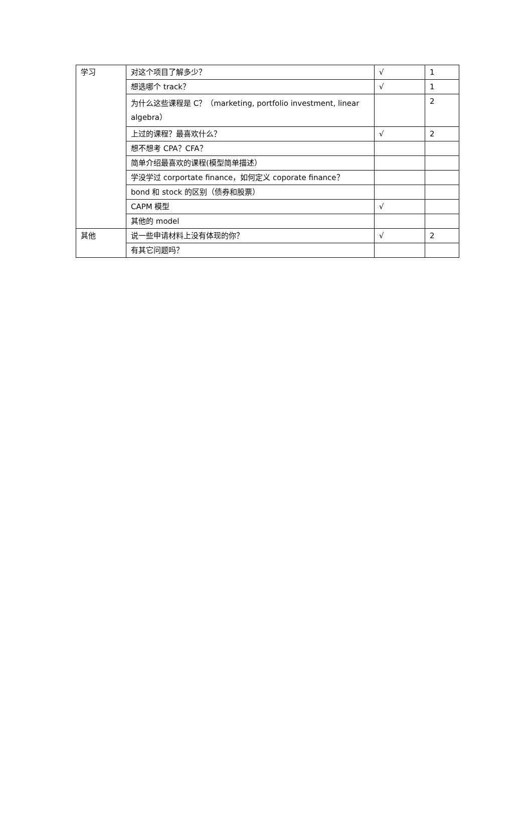| 学习 | 对这个项目了解多少？ | √ | 1 |
| | 想选哪个 track？ | √ | 1 |
| | 为什么这些课程是 C？（marketing, portfolio investment, linear algebra） | | 2 |
| | 上过的课程？最喜欢什么？ | √ | 2 |
| | 想不想考 CPA？CFA？ | | |
| | 简单介绍最喜欢的课程(模型简单描述） | | |
| | 学没学过 corportate finance，如何定义 coporate finance？ | | |
| | bond 和 stock 的区别（债券和股票） | | |
| | CAPM 模型 | √ | |
| | 其他的 model | | |
| 其他 | 说一些申请材料上没有体现的你？ | √ | 2 |
| | 有其它问题吗？ | | |